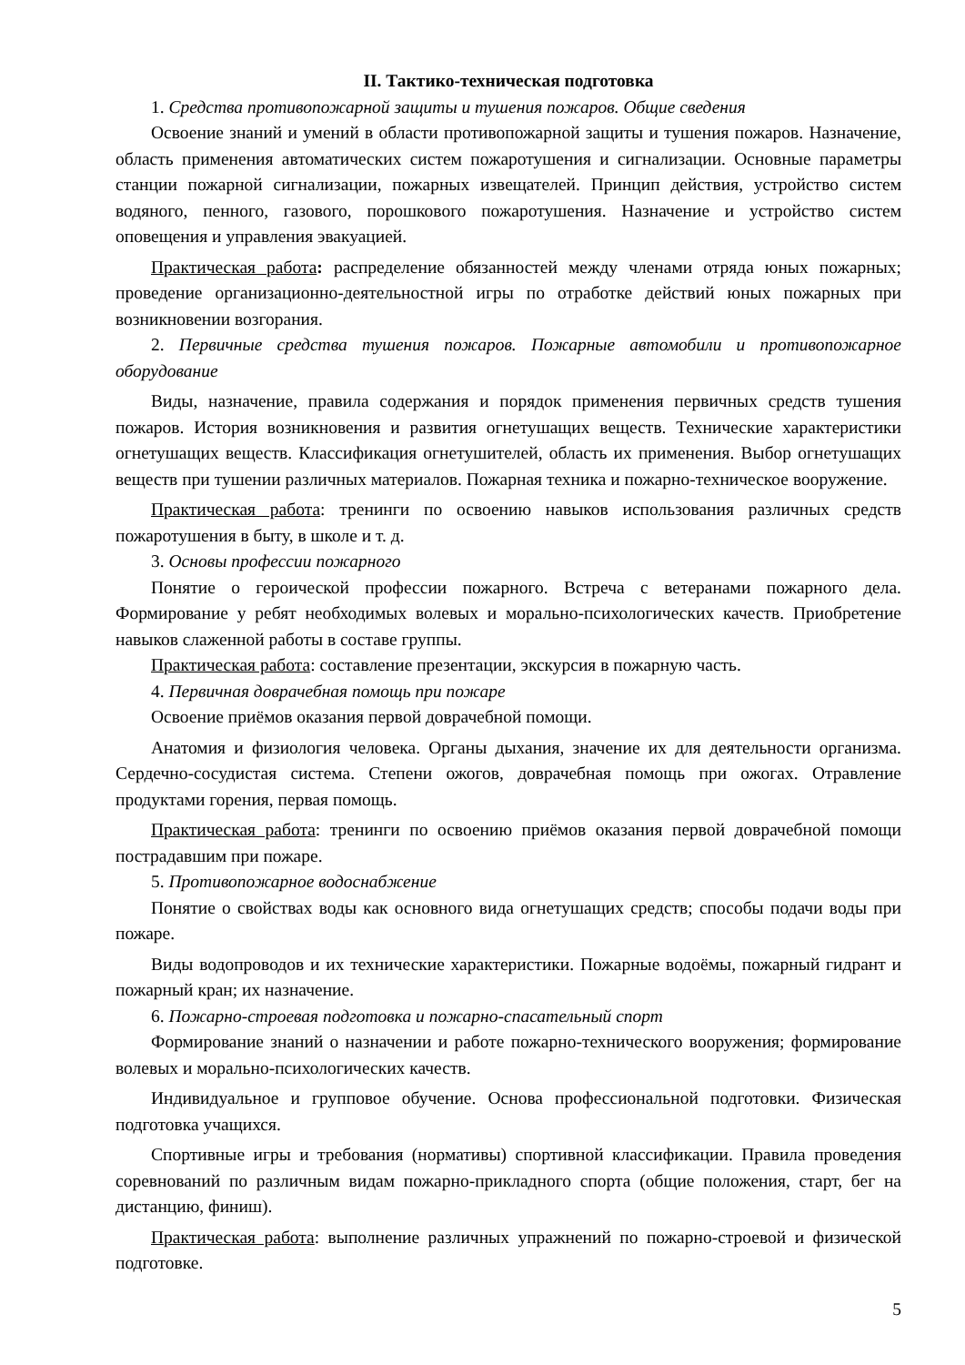II. Тактико-техническая подготовка
1. Средства противопожарной защиты и тушения пожаров. Общие сведения
Освоение знаний и умений в области противопожарной защиты и тушения пожаров. Назначение, область применения автоматических систем пожаротушения и сигнализации. Основные параметры станции пожарной сигнализации, пожарных извещателей. Принцип действия, устройство систем водяного, пенного, газового, порошкового пожаротушения. Назначение и устройство систем оповещения и управления эвакуацией.
Практическая работа: распределение обязанностей между членами отряда юных пожарных; проведение организационно-деятельностной игры по отработке действий юных пожарных при возникновении возгорания.
2. Первичные средства тушения пожаров. Пожарные автомобили и противопожарное оборудование
Виды, назначение, правила содержания и порядок применения первичных средств тушения пожаров. История возникновения и развития огнетушащих веществ. Технические характеристики огнетушащих веществ. Классификация огнетушителей, область их применения. Выбор огнетушащих веществ при тушении различных материалов. Пожарная техника и пожарно-техническое вооружение.
Практическая работа: тренинги по освоению навыков использования различных средств пожаротушения в быту, в школе и т. д.
3. Основы профессии пожарного
Понятие о героической профессии пожарного. Встреча с ветеранами пожарного дела. Формирование у ребят необходимых волевых и морально-психологических качеств. Приобретение навыков слаженной работы в составе группы.
Практическая работа: составление презентации, экскурсия в пожарную часть.
4. Первичная доврачебная помощь при пожаре
Освоение приёмов оказания первой доврачебной помощи.
Анатомия и физиология человека. Органы дыхания, значение их для деятельности организма. Сердечно-сосудистая система. Степени ожогов, доврачебная помощь при ожогах. Отравление продуктами горения, первая помощь.
Практическая работа: тренинги по освоению приёмов оказания первой доврачебной помощи пострадавшим при пожаре.
5. Противопожарное водоснабжение
Понятие о свойствах воды как основного вида огнетушащих средств; способы подачи воды при пожаре.
Виды водопроводов и их технические характеристики. Пожарные водоёмы, пожарный гидрант и пожарный кран; их назначение.
6. Пожарно-строевая подготовка и пожарно-спасательный спорт
Формирование знаний о назначении и работе пожарно-технического вооружения; формирование волевых и морально-психологических качеств.
Индивидуальное и групповое обучение. Основа профессиональной подготовки. Физическая подготовка учащихся.
Спортивные игры и требования (нормативы) спортивной классификации. Правила проведения соревнований по различным видам пожарно-прикладного спорта (общие положения, старт, бег на дистанцию, финиш).
Практическая работа: выполнение различных упражнений по пожарно-строевой и физической подготовке.
5